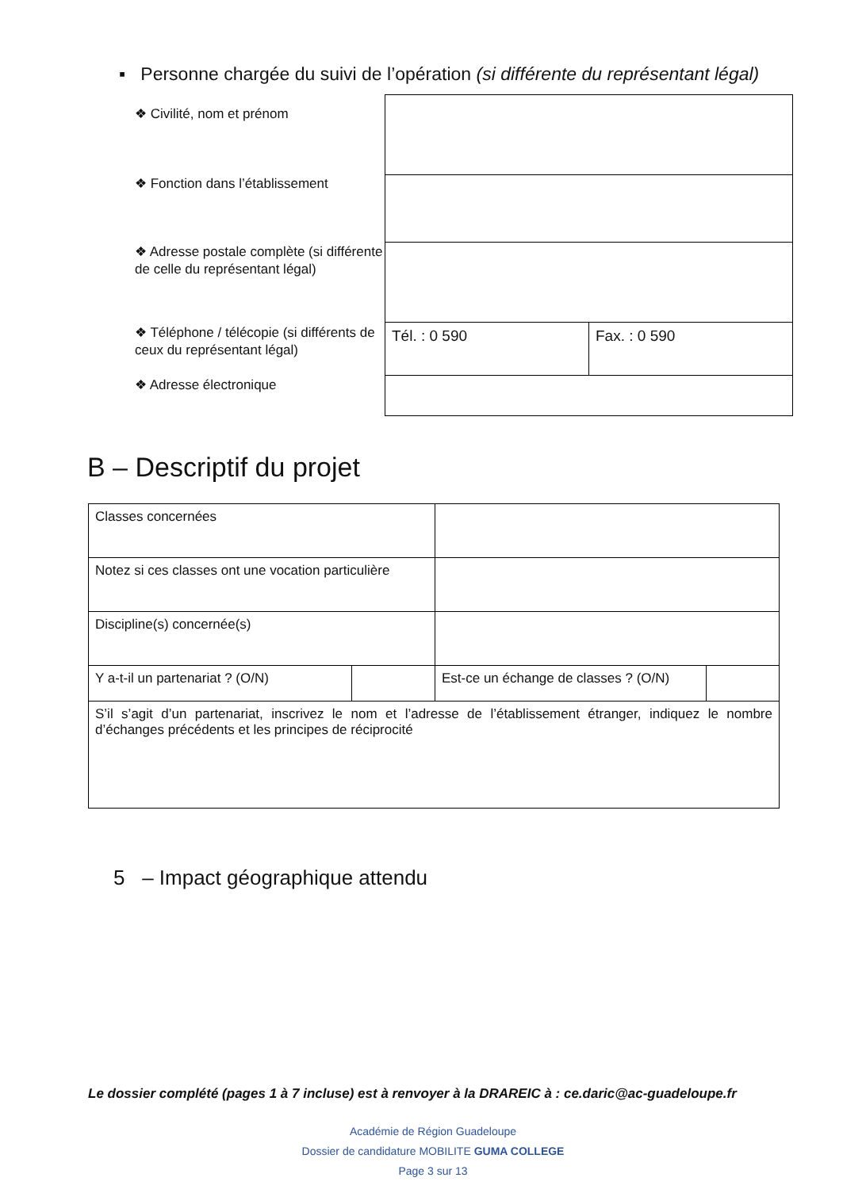▪ Personne chargée du suivi de l’opération (si différente du représentant légal)
❖ Civilité, nom et prénom
❖ Fonction dans l’établissement
❖ Adresse postale complète (si différente de celle du représentant légal)
❖ Téléphone / télécopie (si différents de ceux du représentant légal)
❖ Adresse électronique
| Tél. : 0 590 | Fax. : 0 590 |
B – Descriptif du projet
| Classes concernées | | | |
| Notez si ces classes ont une vocation particulière | | | |
| Discipline(s) concernée(s) | | | |
| Y a-t-il un partenariat ? (O/N) | | Est-ce un échange de classes ? (O/N) | |
| S’il s’agit d’un partenariat, inscrivez le nom et l’adresse de l’établissement étranger, indiquez le nombre d’échanges précédents et les principes de réciprocité | | | |
5 – Impact géographique attendu
Le dossier complété (pages 1 à 7 incluse) est à renvoyer à la DRAREIC à : ce.daric@ac-guadeloupe.fr
Académie de Région Guadeloupe
Dossier de candidature MOBILITE GUMA COLLEGE
Page 3 sur 13